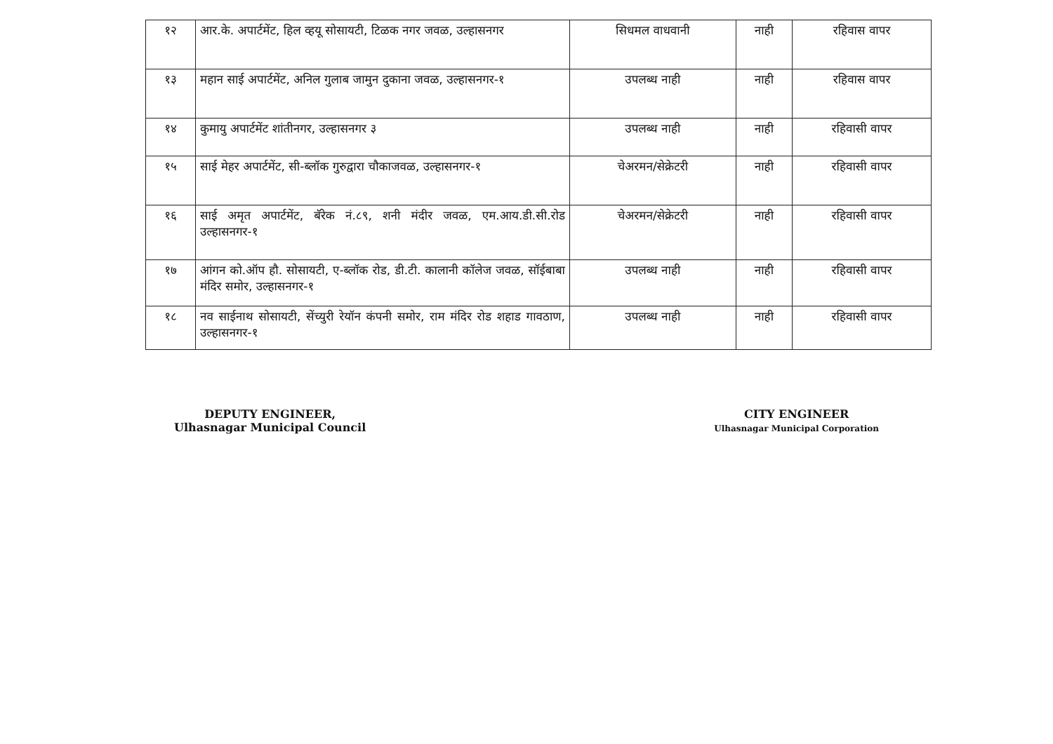| १२ | आर.के. अपार्टमेंट, हिल व्हयू सोसायटी, टिळक नगर जवळ, उल्हासनगर | सिधमल वाधवानी | नाही | रहिवास वापर |
| १३ | महान साई अपार्टमेंट, अनिल गुलाब जामुन दुकाना जवळ, उल्हासनगर-१ | उपलब्ध नाही | नाही | रहिवास वापर |
| १४ | कुमायु अपार्टमेंट शांतीनगर, उल्हासनगर ३ | उपलब्ध नाही | नाही | रहिवासी वापर |
| १५ | साई मेहर अपार्टमेंट, सी-ब्लॉक गुरुद्वारा चौकाजवळ, उल्हासनगर-१ | चेअरमन/सेक्रेटरी | नाही | रहिवासी वापर |
| १६ | साई अमृत अपार्टमेंट, बॅरेक नं.८९, शनी मंदीर जवळ, एम.आय.डी.सी.रोड उल्हासनगर-१ | चेअरमन/सेक्रेटरी | नाही | रहिवासी वापर |
| १७ | आंगन को.ऑप हौ. सोसायटी, ए-ब्लॉक रोड, डी.टी. कालानी कॉलेज जवळ, सॉईबाबा मंदिर समोर, उल्हासनगर-१ | उपलब्ध नाही | नाही | रहिवासी वापर |
| १८ | नव साईनाथ सोसायटी, सेंच्युरी रेयॉन कंपनी समोर, राम मंदिर रोड शहाड गावठाण, उल्हासनगर-१ | उपलब्ध नाही | नाही | रहिवासी वापर |
DEPUTY ENGINEER,
Ulhasnagar Municipal Council
CITY ENGINEER
Ulhasnagar Municipal Corporation